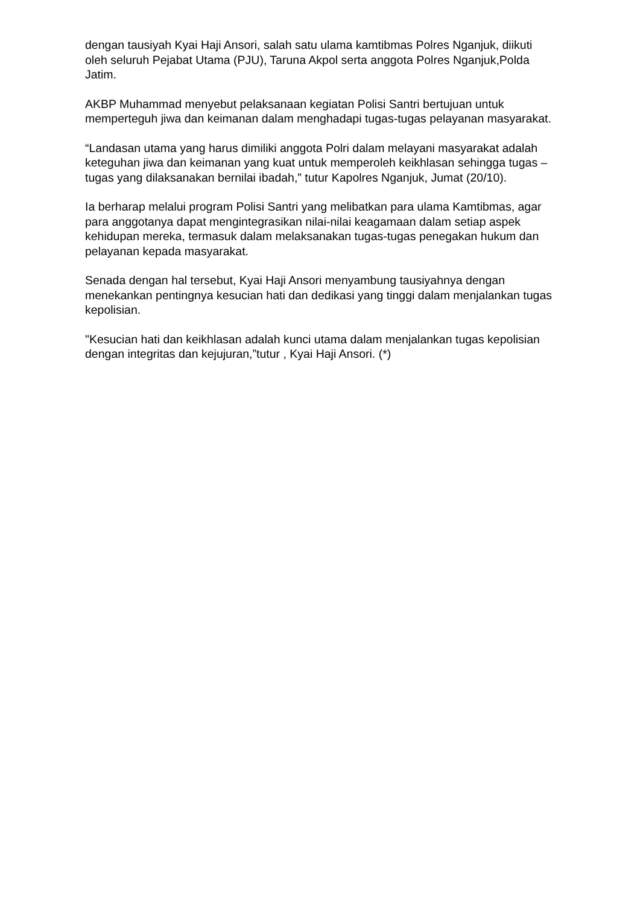dengan tausiyah Kyai Haji Ansori, salah satu ulama kamtibmas Polres Nganjuk, diikuti oleh seluruh Pejabat Utama (PJU), Taruna Akpol serta anggota Polres Nganjuk,Polda Jatim.
AKBP Muhammad menyebut pelaksanaan kegiatan Polisi Santri bertujuan untuk memperteguh jiwa dan keimanan dalam menghadapi tugas-tugas pelayanan masyarakat.
“Landasan utama yang harus dimiliki anggota Polri dalam melayani masyarakat adalah keteguhan jiwa dan keimanan yang kuat untuk memperoleh keikhlasan sehingga tugas – tugas yang dilaksanakan bernilai ibadah,” tutur Kapolres Nganjuk, Jumat (20/10).
Ia berharap melalui program Polisi Santri yang melibatkan para ulama Kamtibmas, agar para anggotanya dapat mengintegrasikan nilai-nilai keagamaan dalam setiap aspek kehidupan mereka, termasuk dalam melaksanakan tugas-tugas penegakan hukum dan pelayanan kepada masyarakat.
Senada dengan hal tersebut, Kyai Haji Ansori menyambung tausiyahnya dengan menekankan pentingnya kesucian hati dan dedikasi yang tinggi dalam menjalankan tugas kepolisian.
"Kesucian hati dan keikhlasan adalah kunci utama dalam menjalankan tugas kepolisian dengan integritas dan kejujuran,”tutur , Kyai Haji Ansori. (*)